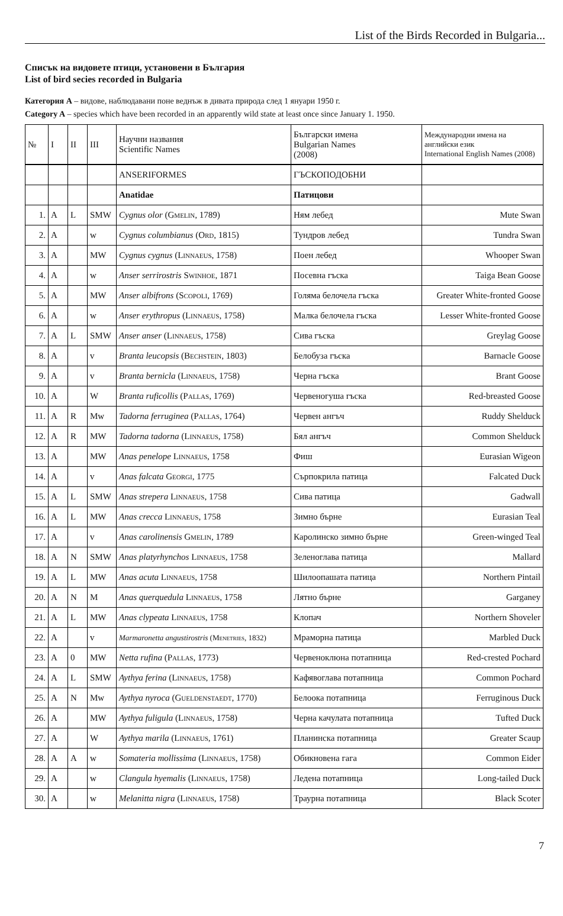List of the Birds Recorded in Bulgaria...
Списък на видовете птици, установени в България
List of bird secies recorded in Bulgaria
Категория А – видове, наблюдавани поне веднъж в дивата природа след 1 януари 1950 г.
Category A – species which have been recorded in an apparently wild state at least once since January 1. 1950.
| № | I | II | III | Научни названия Scientific Names | Български имена Bulgarian Names (2008) | Международни имена на английски език International English Names (2008) |
| --- | --- | --- | --- | --- | --- | --- |
| | | | | ANSERIFORMES | ГЪСКОПОДОБНИ | |
| | | | | Anatidae | Патицови | |
| 1. | A | L | SMW | Cygnus olor ( Gmelin , 1789) | Ням лебед | Mute Swan |
| 2. | A | | w | Cygnus columbianus ( Ord , 1815) | Тундров лебед | Tundra Swan |
| 3. | A | | MW | Cygnus cygnus ( Linnaeus , 1758) | Поен лебед | Whooper Swan |
| 4. | A | | w | Anser serrirostris Swinhoe , 1871 | Посевна гъска | Taiga Bean Goose |
| 5. | A | | MW | Anser albifrons ( Scopoli , 1769) | Голяма белочела гъска | Greater White-fronted Goose |
| 6. | A | | w | Anser erythropus ( Linnaeus , 1758) | Малка белочела гъска | Lesser White-fronted Goose |
| 7. | A | L | SMW | Anser anser ( Linnaeus , 1758) | Сива гъска | Greylag Goose |
| 8. | A | | v | Branta leucopsis ( Bechstein , 1803) | Белобуза гъска | Barnacle Goose |
| 9. | A | | v | Branta bernicla ( Linnaeus , 1758) | Черна гъска | Brant Goose |
| 10. | A | | W | Branta ruficollis ( Pallas , 1769) | Червеногуша гъска | Red-breasted Goose |
| 11. | A | R | Mw | Tadorna ferruginea ( Pallas , 1764) | Червен ангъч | Ruddy Shelduck |
| 12. | A | R | MW | Tadorna tadorna ( Linnaeus , 1758) | Бял ангъч | Common Shelduck |
| 13. | A | | MW | Anas penelope Linnaeus , 1758 | Фиш | Eurasian Wigeon |
| 14. | A | | v | Anas falcata Georgi , 1775 | Сърпокрила патица | Falcated Duck |
| 15. | A | L | SMW | Anas strepera Linnaeus , 1758 | Сива патица | Gadwall |
| 16. | A | L | MW | Anas crecca Linnaeus , 1758 | Зимно бърне | Eurasian Teal |
| 17. | A | | v | Anas carolinensis Gmelin , 1789 | Каролинско зимно бърне | Green-winged Teal |
| 18. | A | N | SMW | Anas platyrhynchos Linnaeus , 1758 | Зеленоглава патица | Mallard |
| 19. | A | L | MW | Anas acuta Linnaeus , 1758 | Шилоопашата патица | Northern Pintail |
| 20. | A | N | M | Anas querquedula Linnaeus , 1758 | Лятно бърне | Garganey |
| 21. | A | L | MW | Anas clypeata Linnaeus , 1758 | Клопач | Northern Shoveler |
| 22. | A | | v | Marmaronetta angustirostris ( Menetries , 1832) | Мраморна патица | Marbled Duck |
| 23. | A | 0 | MW | Netta rufina ( Pallas , 1773) | Червеноклюна потапница | Red-crested Pochard |
| 24. | A | L | SMW | Aythya ferina ( Linnaeus , 1758) | Кафявоглава потапница | Common Pochard |
| 25. | A | N | Mw | Aythya nyroca ( Gueldenstaedt , 1770) | Белоока потапница | Ferruginous Duck |
| 26. | A | | MW | Aythya fuligula ( Linnaeus , 1758) | Черна качулата потапница | Tufted Duck |
| 27. | A | | W | Aythya marila ( Linnaeus , 1761) | Планинска потапница | Greater Scaup |
| 28. | A | A | w | Somateria mollissima ( Linnaeus , 1758) | Обикновена гага | Common Eider |
| 29. | A | | w | Clangula hyemalis ( Linnaeus , 1758) | Ледена потапница | Long-tailed Duck |
| 30. | A | | w | Melanitta nigra ( Linnaeus , 1758) | Траурна потапница | Black Scoter |
7